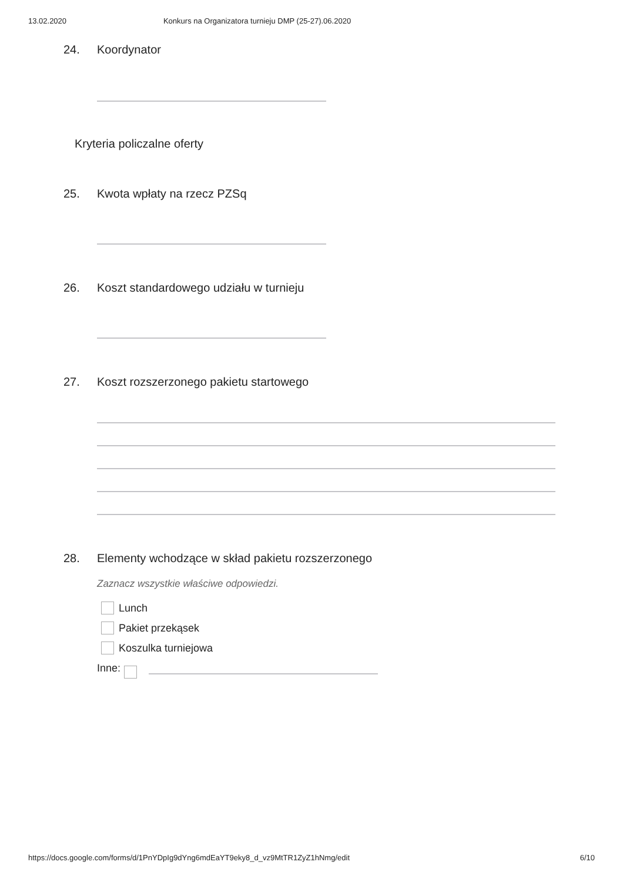13.02.2020 Konkurs na Organizatora turnieju DMP (25-27).06.2020
24. Koordynator
Kryteria policzalne oferty
25. Kwota wpłaty na rzecz PZSq
26. Koszt standardowego udziału w turnieju
27. Koszt rozszerzonego pakietu startowego
28. Elementy wchodzące w skład pakietu rozszerzonego
Zaznacz wszystkie właściwe odpowiedzi.
Lunch
Pakiet przekąsek
Koszulka turniejowa
Inne:
https://docs.google.com/forms/d/1PnYDpIg9dYng6mdEaYT9eky8_d_vz9MtTR1ZyZ1hNmg/edit 6/10